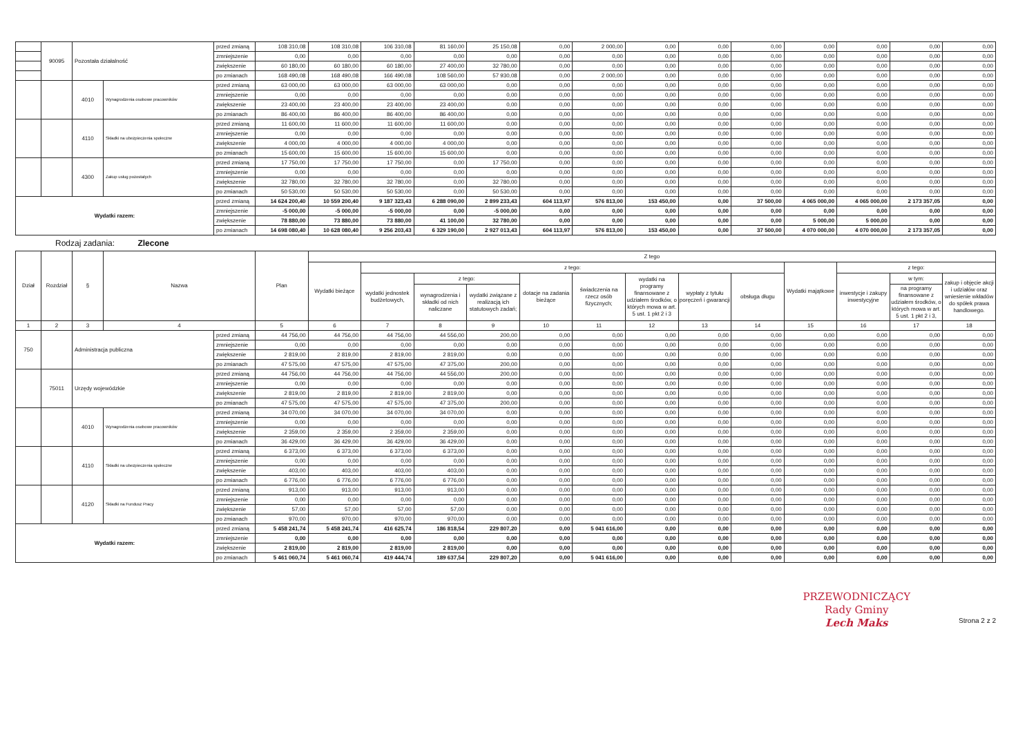| | 90095 | Pozostała działalność | | przed zmianą | 108 310,08 | 108 310,08 | 106 310,08 | 81 160,00 | 25 150,08 | 0,00 | 2 000,00 | 0,00 | 0,00 | 0,00 | 0,00 | 0,00 | 0,00 | 0,00 |
| | | | | zmniejszenie | 0,00 | 0,00 | 0,00 | 0,00 | 0,00 | 0,00 | 0,00 | 0,00 | 0,00 | 0,00 | 0,00 | 0,00 | 0,00 | 0,00 |
| | | | | zwiększenie | 60 180,00 | 60 180,00 | 60 180,00 | 27 400,00 | 32 780,00 | 0,00 | 0,00 | 0,00 | 0,00 | 0,00 | 0,00 | 0,00 | 0,00 | 0,00 |
| | | | | po zmianach | 168 490,08 | 168 490,08 | 166 490,08 | 108 560,00 | 57 930,08 | 0,00 | 2 000,00 | 0,00 | 0,00 | 0,00 | 0,00 | 0,00 | 0,00 | 0,00 |
| | | 4010 | Wynagrodzenia osobowe pracowników | przed zmianą | 63 000,00 | 63 000,00 | 63 000,00 | 63 000,00 | 0,00 | 0,00 | 0,00 | 0,00 | 0,00 | 0,00 | 0,00 | 0,00 | 0,00 | 0,00 |
| | | | | zmniejszenie | 0,00 | 0,00 | 0,00 | 0,00 | 0,00 | 0,00 | 0,00 | 0,00 | 0,00 | 0,00 | 0,00 | 0,00 | 0,00 | 0,00 |
| | | | | zwiększenie | 23 400,00 | 23 400,00 | 23 400,00 | 23 400,00 | 0,00 | 0,00 | 0,00 | 0,00 | 0,00 | 0,00 | 0,00 | 0,00 | 0,00 | 0,00 |
| | | | | po zmianach | 86 400,00 | 86 400,00 | 86 400,00 | 86 400,00 | 0,00 | 0,00 | 0,00 | 0,00 | 0,00 | 0,00 | 0,00 | 0,00 | 0,00 | 0,00 |
| | | 4110 | Składki na ubezpieczenia społeczne | przed zmianą | 11 600,00 | 11 600,00 | 11 600,00 | 11 600,00 | 0,00 | 0,00 | 0,00 | 0,00 | 0,00 | 0,00 | 0,00 | 0,00 | 0,00 | 0,00 |
| | | | | zmniejszenie | 0,00 | 0,00 | 0,00 | 0,00 | 0,00 | 0,00 | 0,00 | 0,00 | 0,00 | 0,00 | 0,00 | 0,00 | 0,00 | 0,00 |
| | | | | zwiększenie | 4 000,00 | 4 000,00 | 4 000,00 | 4 000,00 | 0,00 | 0,00 | 0,00 | 0,00 | 0,00 | 0,00 | 0,00 | 0,00 | 0,00 | 0,00 |
| | | | | po zmianach | 15 600,00 | 15 600,00 | 15 600,00 | 15 600,00 | 0,00 | 0,00 | 0,00 | 0,00 | 0,00 | 0,00 | 0,00 | 0,00 | 0,00 | 0,00 |
| | | 4300 | Zakup usług pozostałych | przed zmianą | 17 750,00 | 17 750,00 | 17 750,00 | 0,00 | 17 750,00 | 0,00 | 0,00 | 0,00 | 0,00 | 0,00 | 0,00 | 0,00 | 0,00 | 0,00 |
| | | | | zmniejszenie | 0,00 | 0,00 | 0,00 | 0,00 | 0,00 | 0,00 | 0,00 | 0,00 | 0,00 | 0,00 | 0,00 | 0,00 | 0,00 | 0,00 |
| | | | | zwiększenie | 32 780,00 | 32 780,00 | 32 780,00 | 0,00 | 32 780,00 | 0,00 | 0,00 | 0,00 | 0,00 | 0,00 | 0,00 | 0,00 | 0,00 | 0,00 |
| | | | | po zmianach | 50 530,00 | 50 530,00 | 50 530,00 | 0,00 | 50 530,00 | 0,00 | 0,00 | 0,00 | 0,00 | 0,00 | 0,00 | 0,00 | 0,00 | 0,00 |
| Wydatki razem: | | | | przed zmianą | 14 624 200,40 | 10 559 200,40 | 9 187 323,43 | 6 288 090,00 | 2 899 233,43 | 604 113,97 | 576 813,00 | 153 450,00 | 0,00 | 37 500,00 | 4 065 000,00 | 4 065 000,00 | 2 173 357,05 | 0,00 |
| | | | | zmniejszenie | -5 000,00 | -5 000,00 | -5 000,00 | 0,00 | -5 000,00 | 0,00 | 0,00 | 0,00 | 0,00 | 0,00 | 0,00 | 0,00 | 0,00 | 0,00 |
| | | | | zwiększenie | 78 880,00 | 73 880,00 | 73 880,00 | 41 100,00 | 32 780,00 | 0,00 | 0,00 | 0,00 | 0,00 | 0,00 | 5 000,00 | 5 000,00 | 0,00 | 0,00 |
| | | | | po zmianach | 14 698 080,40 | 10 628 080,40 | 9 256 203,43 | 6 329 190,00 | 2 927 013,43 | 604 113,97 | 576 813,00 | 153 450,00 | 0,00 | 37 500,00 | 4 070 000,00 | 4 070 000,00 | 2 173 357,05 | 0,00 |
Rodzaj zadania: Zlecone
| Dział | Rozdział | § | Nazwa | | Plan | Z tego | | | | | | | | | | | | |
| --- | --- | --- | --- | --- | --- | --- | --- | --- | --- | --- | --- | --- | --- | --- | --- | --- | --- | --- |
| | | | | | | Wydatki bieżące | z tego: | | | | | | | | Wydatki majątkowe | z tego: | | |
| | | | | | | | wydatki jednostek budżetowych, | z tego: | | dotacje na zadania bieżące | świadczenia na rzecz osób fizycznych; | wydatki na programy finansowane z udziałem środków, o których mowa w art. 5 ust. 1 pkt 2 i 3 | wypłaty z tytułu poręczeń i gwarancji | obsługa długu | | inwestycje i zakupy inwestycyjne | w tym: | zakup i objęcie akcji i udziałów oraz wniesienie wkładów do spółek prawa handlowego. |
| | | | | | | | | wynagrodzenia i składki od nich naliczane | wydatki związane z realizacją ich statutowych zadań; | | | | | | | | na programy finansowane z udziałem środków, o których mowa w art. 5 ust. 1 pkt 2 i 3, | |
| 1 | 2 | 3 | 4 | | 5 | 6 | 7 | 8 | 9 | 10 | 11 | 12 | 13 | 14 | 15 | 16 | 17 | 18 |
| 750 | | Administracja publiczna | | przed zmianą | 44 756,00 | 44 756,00 | 44 756,00 | 44 556,00 | 200,00 | 0,00 | 0,00 | 0,00 | 0,00 | 0,00 | 0,00 | 0,00 | 0,00 | 0,00 |
| | | | | zmniejszenie | 0,00 | 0,00 | 0,00 | 0,00 | 0,00 | 0,00 | 0,00 | 0,00 | 0,00 | 0,00 | 0,00 | 0,00 | 0,00 | 0,00 |
| | | | | zwiększenie | 2 819,00 | 2 819,00 | 2 819,00 | 2 819,00 | 0,00 | 0,00 | 0,00 | 0,00 | 0,00 | 0,00 | 0,00 | 0,00 | 0,00 | 0,00 |
| | | | | po zmianach | 47 575,00 | 47 575,00 | 47 575,00 | 47 375,00 | 200,00 | 0,00 | 0,00 | 0,00 | 0,00 | 0,00 | 0,00 | 0,00 | 0,00 | 0,00 |
| | 75011 | Urzędy wojewódzkie | | przed zmianą | 44 756,00 | 44 756,00 | 44 756,00 | 44 556,00 | 200,00 | 0,00 | 0,00 | 0,00 | 0,00 | 0,00 | 0,00 | 0,00 | 0,00 | 0,00 |
| | | | | zmniejszenie | 0,00 | 0,00 | 0,00 | 0,00 | 0,00 | 0,00 | 0,00 | 0,00 | 0,00 | 0,00 | 0,00 | 0,00 | 0,00 | 0,00 |
| | | | | zwiększenie | 2 819,00 | 2 819,00 | 2 819,00 | 2 819,00 | 0,00 | 0,00 | 0,00 | 0,00 | 0,00 | 0,00 | 0,00 | 0,00 | 0,00 | 0,00 |
| | | | | po zmianach | 47 575,00 | 47 575,00 | 47 575,00 | 47 375,00 | 200,00 | 0,00 | 0,00 | 0,00 | 0,00 | 0,00 | 0,00 | 0,00 | 0,00 | 0,00 |
| | | 4010 | Wynagrodzenia osobowe pracowników | przed zmianą | 34 070,00 | 34 070,00 | 34 070,00 | 34 070,00 | 0,00 | 0,00 | 0,00 | 0,00 | 0,00 | 0,00 | 0,00 | 0,00 | 0,00 | 0,00 |
| | | | | zmniejszenie | 0,00 | 0,00 | 0,00 | 0,00 | 0,00 | 0,00 | 0,00 | 0,00 | 0,00 | 0,00 | 0,00 | 0,00 | 0,00 | 0,00 |
| | | | | zwiększenie | 2 359,00 | 2 359,00 | 2 359,00 | 2 359,00 | 0,00 | 0,00 | 0,00 | 0,00 | 0,00 | 0,00 | 0,00 | 0,00 | 0,00 | 0,00 |
| | | | | po zmianach | 36 429,00 | 36 429,00 | 36 429,00 | 36 429,00 | 0,00 | 0,00 | 0,00 | 0,00 | 0,00 | 0,00 | 0,00 | 0,00 | 0,00 | 0,00 |
| | | 4110 | Składki na ubezpieczenia społeczne | przed zmianą | 6 373,00 | 6 373,00 | 6 373,00 | 6 373,00 | 0,00 | 0,00 | 0,00 | 0,00 | 0,00 | 0,00 | 0,00 | 0,00 | 0,00 | 0,00 |
| | | | | zmniejszenie | 0,00 | 0,00 | 0,00 | 0,00 | 0,00 | 0,00 | 0,00 | 0,00 | 0,00 | 0,00 | 0,00 | 0,00 | 0,00 | 0,00 |
| | | | | zwiększenie | 403,00 | 403,00 | 403,00 | 403,00 | 0,00 | 0,00 | 0,00 | 0,00 | 0,00 | 0,00 | 0,00 | 0,00 | 0,00 | 0,00 |
| | | | | po zmianach | 6 776,00 | 6 776,00 | 6 776,00 | 6 776,00 | 0,00 | 0,00 | 0,00 | 0,00 | 0,00 | 0,00 | 0,00 | 0,00 | 0,00 | 0,00 |
| | | 4120 | Składki na Fundusz Pracy | przed zmianą | 913,00 | 913,00 | 913,00 | 913,00 | 0,00 | 0,00 | 0,00 | 0,00 | 0,00 | 0,00 | 0,00 | 0,00 | 0,00 | 0,00 |
| | | | | zmniejszenie | 0,00 | 0,00 | 0,00 | 0,00 | 0,00 | 0,00 | 0,00 | 0,00 | 0,00 | 0,00 | 0,00 | 0,00 | 0,00 | 0,00 |
| | | | | zwiększenie | 57,00 | 57,00 | 57,00 | 57,00 | 0,00 | 0,00 | 0,00 | 0,00 | 0,00 | 0,00 | 0,00 | 0,00 | 0,00 | 0,00 |
| | | | | po zmianach | 970,00 | 970,00 | 970,00 | 970,00 | 0,00 | 0,00 | 0,00 | 0,00 | 0,00 | 0,00 | 0,00 | 0,00 | 0,00 | 0,00 |
| Wydatki razem: | | | | przed zmianą | 5 458 241,74 | 5 458 241,74 | 416 625,74 | 186 818,54 | 229 807,20 | 0,00 | 5 041 616,00 | 0,00 | 0,00 | 0,00 | 0,00 | 0,00 | 0,00 | 0,00 |
| | | | | zmniejszenie | 0,00 | 0,00 | 0,00 | 0,00 | 0,00 | 0,00 | 0,00 | 0,00 | 0,00 | 0,00 | 0,00 | 0,00 | 0,00 | 0,00 |
| | | | | zwiększenie | 2 819,00 | 2 819,00 | 2 819,00 | 2 819,00 | 0,00 | 0,00 | 0,00 | 0,00 | 0,00 | 0,00 | 0,00 | 0,00 | 0,00 | 0,00 |
| | | | | po zmianach | 5 461 060,74 | 5 461 060,74 | 419 444,74 | 189 637,54 | 229 807,20 | 0,00 | 5 041 616,00 | 0,00 | 0,00 | 0,00 | 0,00 | 0,00 | 0,00 | 0,00 |
PRZEWODNICZĄCY
Rady Gminy
Lech Maks
Strona 2 z 2